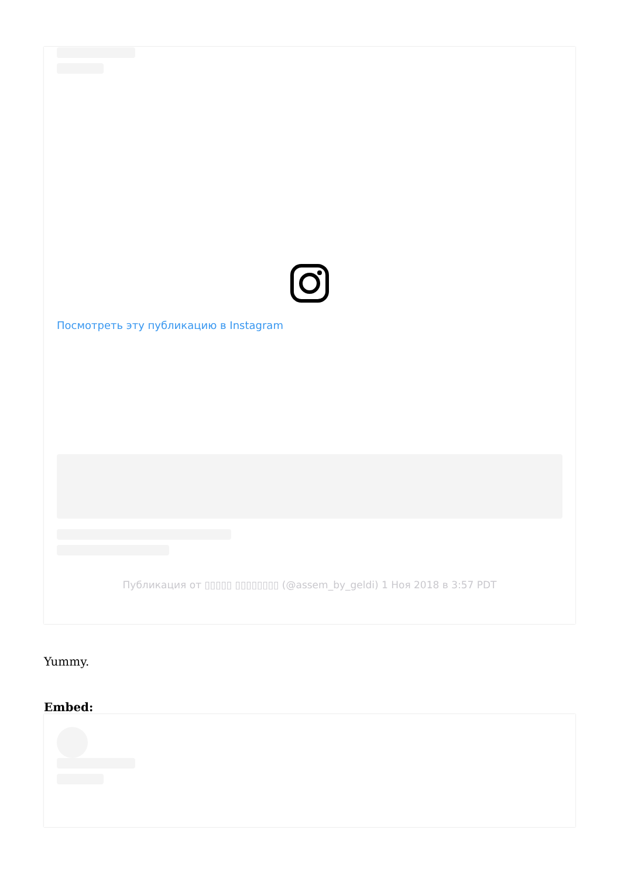Посмотреть эту публикацию в Instagram
Публикация от ▯▯▯▯▯ ▯▯▯▯▯▯▯▯ (@assem_by_geldi) 1 Ноя 2018 в 3:57 PDT
Yummy.
Embed: